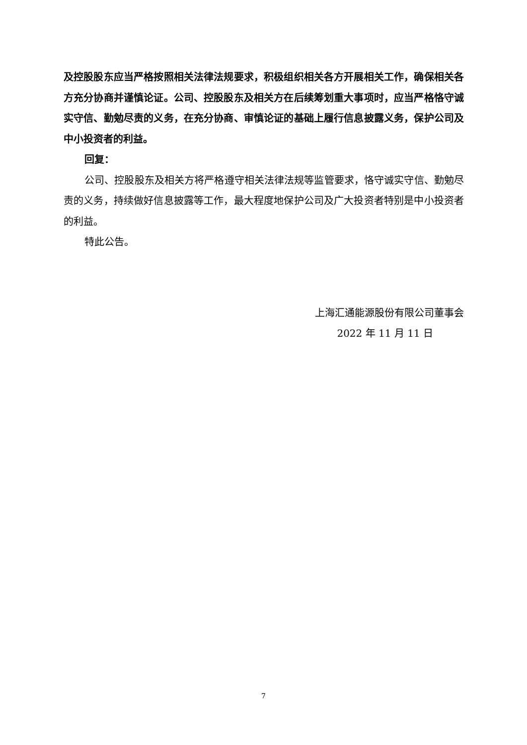及控股股东应当严格按照相关法律法规要求，积极组织相关各方开展相关工作，确保相关各方充分协商并谨慎论证。公司、控股股东及相关方在后续筹划重大事项时，应当严格恪守诚实守信、勤勉尽责的义务，在充分协商、审慎论证的基础上履行信息披露义务，保护公司及中小投资者的利益。
回复：
公司、控股股东及相关方将严格遵守相关法律法规等监管要求，恪守诚实守信、勤勉尽责的义务，持续做好信息披露等工作，最大程度地保护公司及广大投资者特别是中小投资者的利益。
特此公告。
上海汇通能源股份有限公司董事会
2022 年 11 月 11 日
7